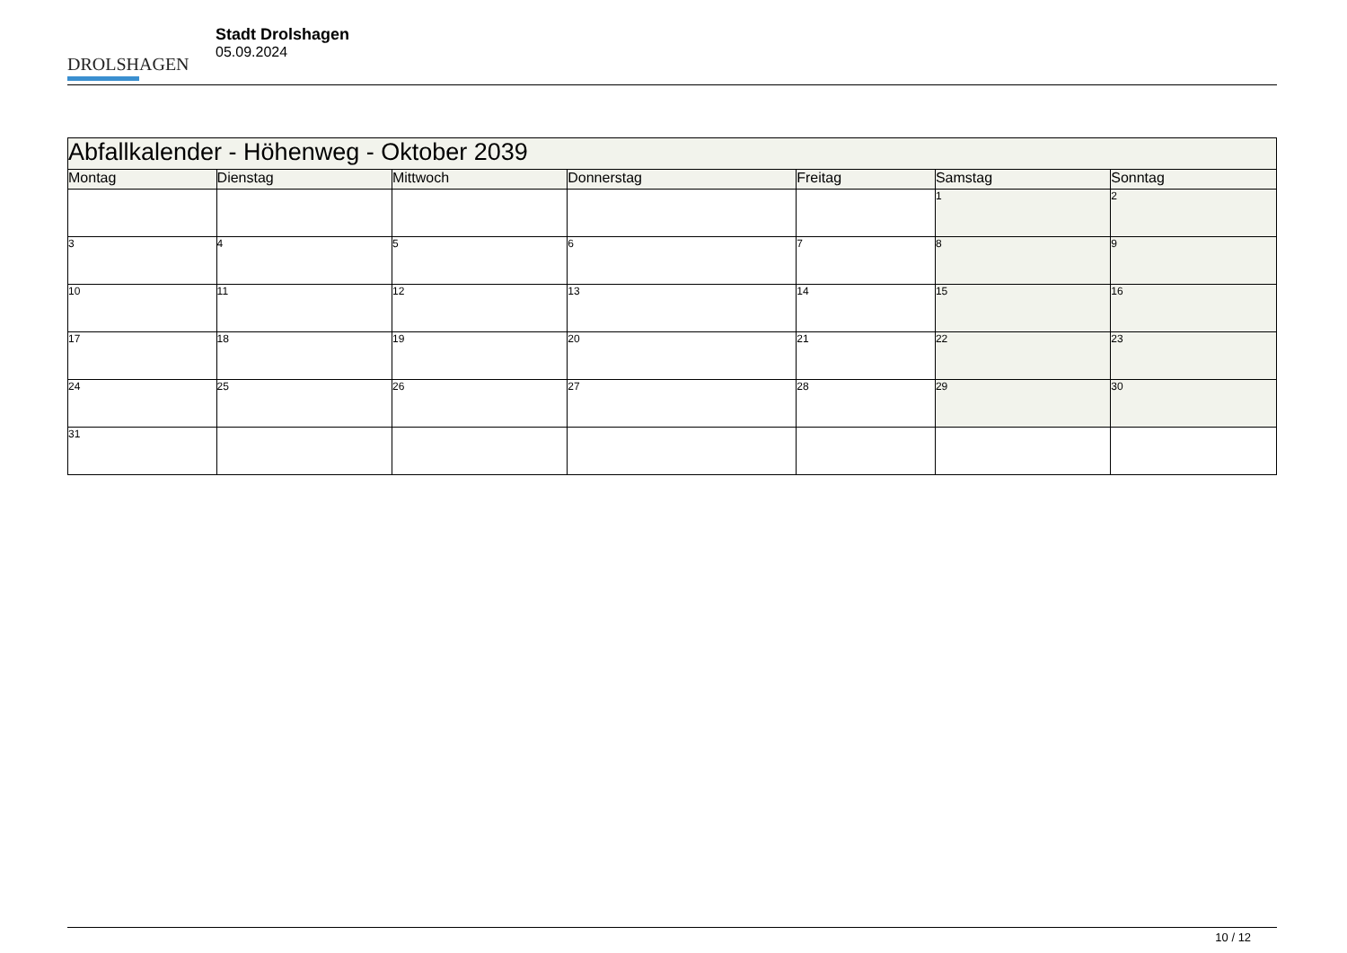DROLSHAGEN
Stadt Drolshagen
05.09.2024
| Abfallkalender - Höhenweg - Oktober 2039 | | | | | | |
| --- | --- | --- | --- | --- | --- | --- |
| Montag | Dienstag | Mittwoch | Donnerstag | Freitag | Samstag | Sonntag |
| | | | | | 1 | 2 |
| 3 | 4 | 5 | 6 | 7 | 8 | 9 |
| 10 | 11 | 12 | 13 | 14 | 15 | 16 |
| 17 | 18 | 19 | 20 | 21 | 22 | 23 |
| 24 | 25 | 26 | 27 | 28 | 29 | 30 |
| 31 | | | | | | |
10 / 12